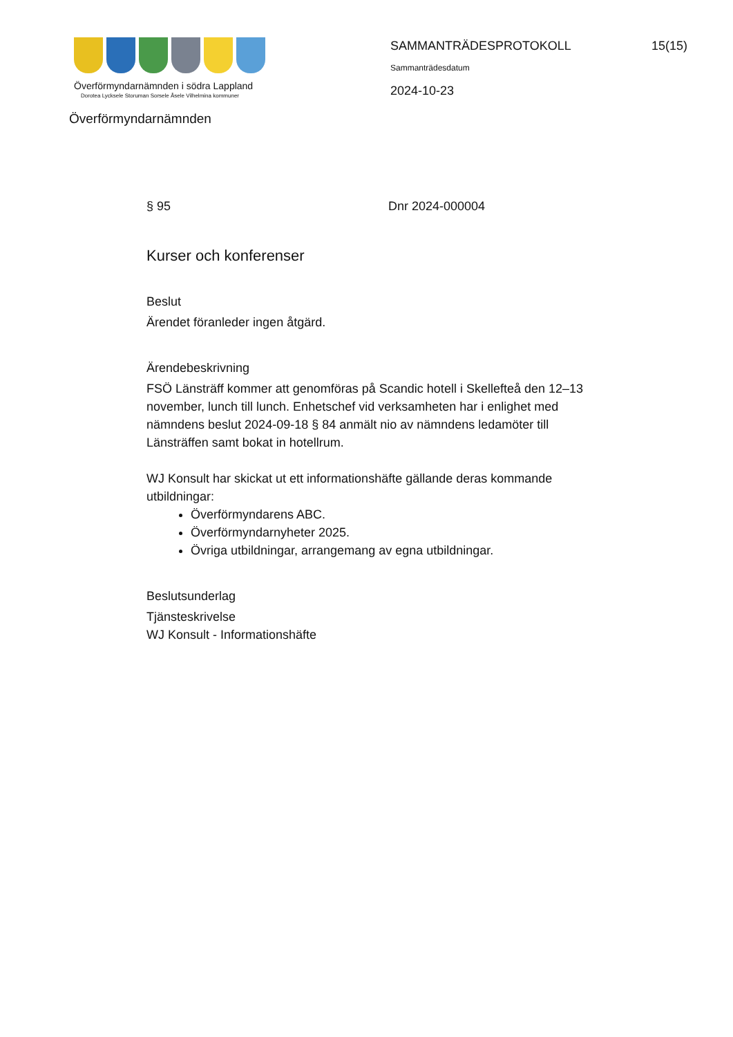Överförmyndarnämnden i södra Lappland
Dorotea Lycksele Storuman Sorsele Åsele Vilhelmina kommuner
SAMMANTRÄDESPROTOKOLL 15(15)
Sammanträdesdatum
2024-10-23
Överförmyndarnämnden
§ 95 Dnr 2024-000004
Kurser och konferenser
Beslut
Ärendet föranleder ingen åtgärd.
Ärendebeskrivning
FSÖ Länsträff kommer att genomföras på Scandic hotell i Skellefteå den 12–13 november, lunch till lunch. Enhetschef vid verksamheten har i enlighet med nämndens beslut 2024-09-18 § 84 anmält nio av nämndens ledamöter till Länsträffen samt bokat in hotellrum.
WJ Konsult har skickat ut ett informationshäfte gällande deras kommande utbildningar:
Överförmyndarens ABC.
Överförmyndarnyheter 2025.
Övriga utbildningar, arrangemang av egna utbildningar.
Beslutsunderlag
Tjänsteskrivelse
WJ Konsult - Informationshäfte